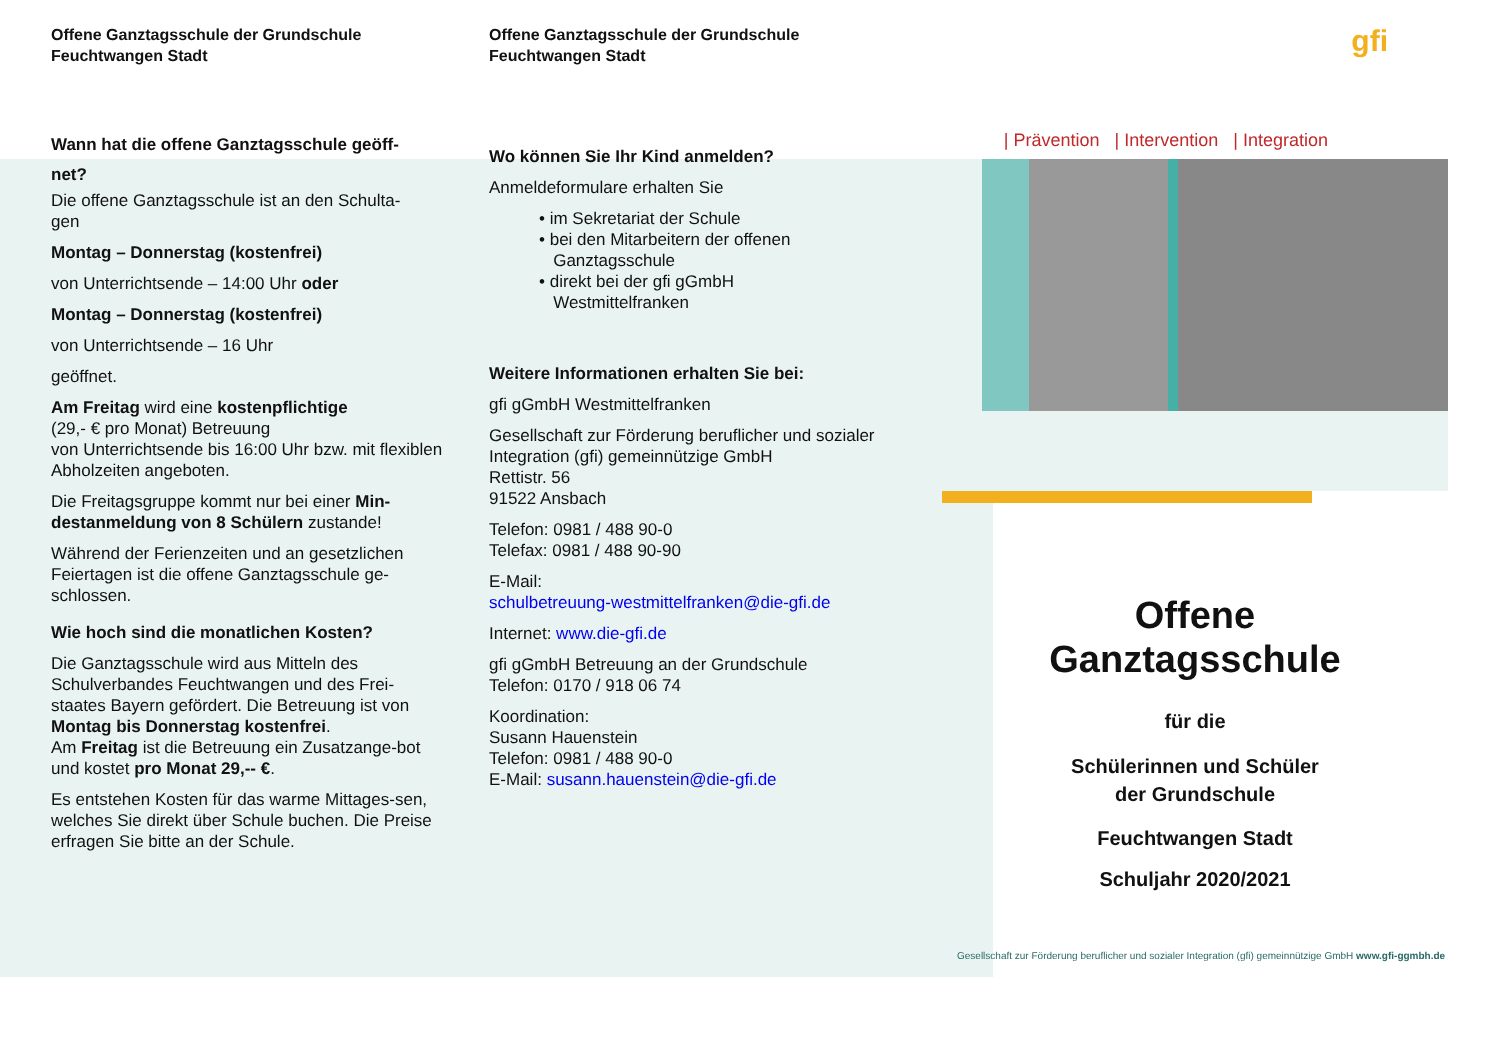Offene Ganztagsschule der Grundschule
Feuchtwangen Stadt
Wann hat die offene Ganztagsschule geöff-
net?
Die offene Ganztagsschule ist an den Schulta-
gen
Montag – Donnerstag (kostenfrei)
von Unterrichtsende – 14:00 Uhr oder
Montag – Donnerstag (kostenfrei)
von Unterrichtsende – 16 Uhr
geöffnet.
Am Freitag wird eine kostenpflichtige
(29,- € pro Monat) Betreuung
von Unterrichtsende bis 16:00 Uhr bzw. mit flexiblen Abholzeiten angeboten.
Die Freitagsgruppe kommt nur bei einer Min-destanmeldung von 8 Schülern zustande!
Während der Ferienzeiten und an gesetzlichen Feiertagen ist die offene Ganztagsschule ge-schlossen.
Wie hoch sind die monatlichen Kosten?
Die Ganztagsschule wird aus Mitteln des Schulverbandes Feuchtwangen und des Frei-staates Bayern gefördert. Die Betreuung ist von Montag bis Donnerstag kostenfrei.
Am Freitag ist die Betreuung ein Zusatzange-bot und kostet pro Monat 29,-- €.
Es entstehen Kosten für das warme Mittages-sen, welches Sie direkt über Schule buchen. Die Preise erfragen Sie bitte an der Schule.
Offene Ganztagsschule der Grundschule
Feuchtwangen Stadt
Wo können Sie Ihr Kind anmelden?
Anmeldeformulare erhalten Sie
• im Sekretariat der Schule
• bei den Mitarbeitern der offenen
Ganztagsschule
• direkt bei der gfi gGmbH
Westmittelfranken
Weitere Informationen erhalten Sie bei:
gfi gGmbH Westmittelfranken
Gesellschaft zur Förderung beruflicher und sozialer Integration (gfi) gemeinnützige GmbH
Rettistr. 56
91522 Ansbach
Telefon: 0981 / 488 90-0
Telefax: 0981 / 488 90-90
E-Mail:
schulbetreuung-westmittelfranken@die-gfi.de
Internet: www.die-gfi.de
gfi gGmbH Betreuung an der Grundschule
Telefon: 0170 / 918 06 74
Koordination:
Susann Hauenstein
Telefon: 0981 / 488 90-0
E-Mail: susann.hauenstein@die-gfi.de
gfi
| Prävention | Intervention | Integration
Offene
Ganztagsschule
für die
Schülerinnen und Schüler
der Grundschule
Feuchtwangen Stadt
Schuljahr 2020/2021
Gesellschaft zur Förderung beruflicher und sozialer Integration (gfi) gemeinnützige GmbH www.gfi-ggmbh.de